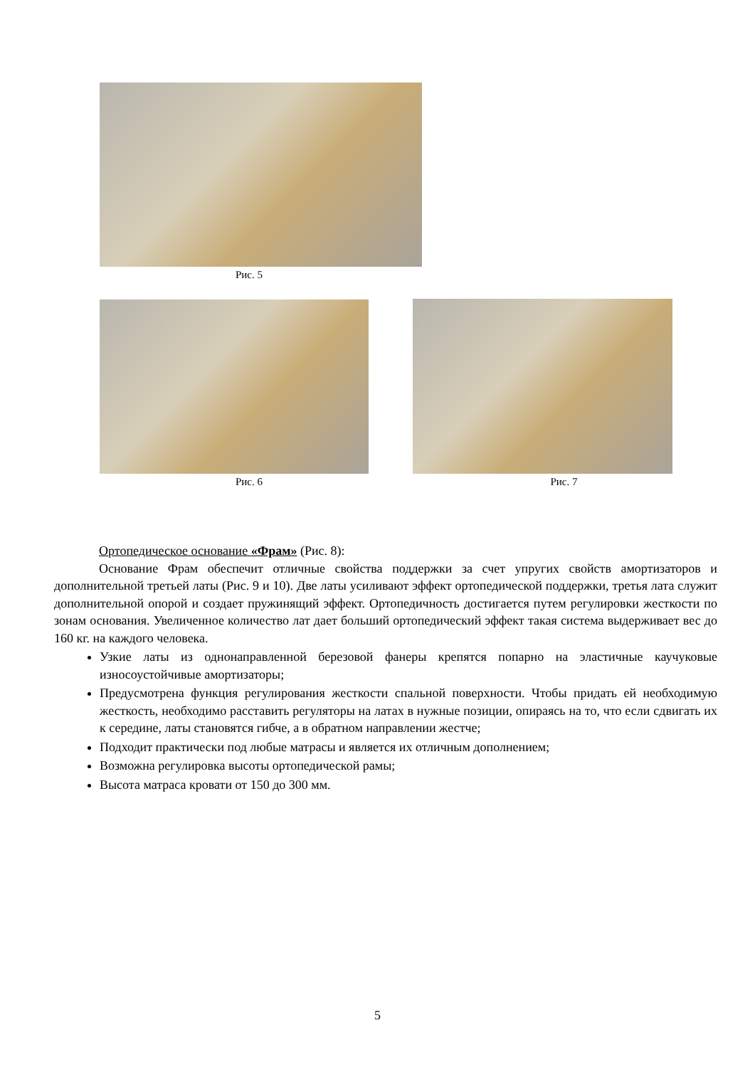Рис. 5
Рис. 6 Рис. 7
Ортопедическое основание «Фрам» (Рис. 8):
Основание Фрам обеспечит отличные свойства поддержки за счет упругих свойств амортизаторов и дополнительной третьей латы (Рис. 9 и 10). Две латы усиливают эффект ортопедической поддержки, третья лата служит дополнительной опорой и создает пружинящий эффект. Ортопедичность достигается путем регулировки жесткости по зонам основания. Увеличенное количество лат дает больший ортопедический эффект такая система выдерживает вес до 160 кг. на каждого человека.
Узкие латы из однонаправленной березовой фанеры крепятся попарно на эластичные каучуковые износоустойчивые амортизаторы;
Предусмотрена функция регулирования жесткости спальной поверхности. Чтобы придать ей необходимую жесткость, необходимо расставить регуляторы на латах в нужные позиции, опираясь на то, что если сдвигать их к середине, латы становятся гибче, а в обратном направлении жестче;
Подходит практически под любые матрасы и является их отличным дополнением;
Возможна регулировка высоты ортопедической рамы;
Высота матраса кровати от 150 до 300 мм.
5